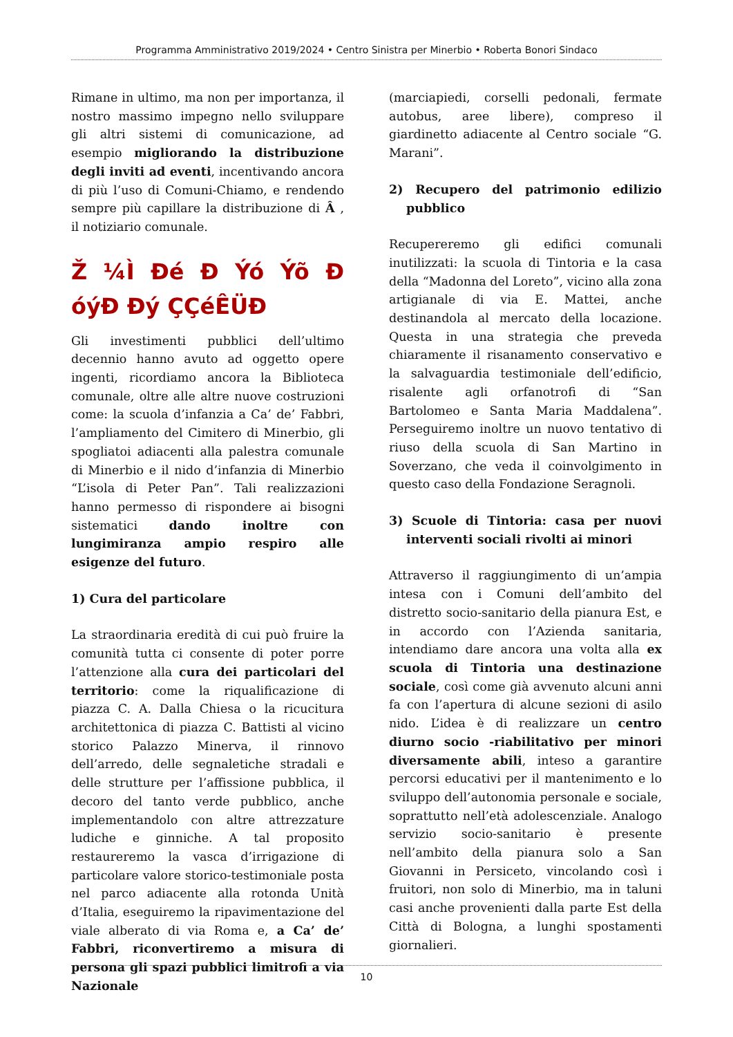Programma Amministrativo 2019/2024 • Centro Sinistra per Minerbio • Roberta Bonori Sindaco
Rimane in ultimo, ma non per importanza, il nostro massimo impegno nello sviluppare gli altri sistemi di comunicazione, ad esempio migliorando la distribuzione degli inviti ad eventi, incentivando ancora di più l’uso di Comuni-Chiamo, e rendendo sempre più capillare la distribuzione di Â , il notiziario comunale.
Ž ¼Ì Ðé Ð Ýó Ýõ Ð óýÐ Ðý ÇÇéÊÜÐ
Gli investimenti pubblici dell’ultimo decennio hanno avuto ad oggetto opere ingenti, ricordiamo ancora la Biblioteca comunale, oltre alle altre nuove costruzioni come: la scuola d’infanzia a Ca’ de’ Fabbri, l’ampliamento del Cimitero di Minerbio, gli spogliatoi adiacenti alla palestra comunale di Minerbio e il nido d’infanzia di Minerbio “L’isola di Peter Pan”. Tali realizzazioni hanno permesso di rispondere ai bisogni sistematici dando inoltre con lungimiranza ampio respiro alle esigenze del futuro.
1) Cura del particolare
La straordinaria eredità di cui può fruire la comunità tutta ci consente di poter porre l’attenzione alla cura dei particolari del territorio: come la riqualificazione di piazza C. A. Dalla Chiesa o la ricucitura architettonica di piazza C. Battisti al vicino storico Palazzo Minerva, il rinnovo dell’arredo, delle segnaletiche stradali e delle strutture per l’affissione pubblica, il decoro del tanto verde pubblico, anche implementandolo con altre attrezzature ludiche e ginniche. A tal proposito restaureremo la vasca d’irrigazione di particolare valore storico-testimoniale posta nel parco adiacente alla rotonda Unità d’Italia, eseguiremo la ripavimentazione del viale alberato di via Roma e, a Ca’ de’ Fabbri, riconvertiremo a misura di persona gli spazi pubblici limitrofi a via Nazionale
(marciapiedi, corselli pedonali, fermate autobus, aree libere), compreso il giardinetto adiacente al Centro sociale “G. Marani”.
2) Recupero del patrimonio edilizio pubblico
Recupereremo gli edifici comunali inutilizzati: la scuola di Tintoria e la casa della “Madonna del Loreto”, vicino alla zona artigianale di via E. Mattei, anche destinandola al mercato della locazione. Questa in una strategia che preveda chiaramente il risanamento conservativo e la salvaguardia testimoniale dell’edificio, risalente agli orfanotrofi di “San Bartolomeo e Santa Maria Maddalena”. Perseguiremo inoltre un nuovo tentativo di riuso della scuola di San Martino in Soverzano, che veda il coinvolgimento in questo caso della Fondazione Seragnoli.
3) Scuole di Tintoria: casa per nuovi interventi sociali rivolti ai minori
Attraverso il raggiungimento di un’ampia intesa con i Comuni dell’ambito del distretto socio-sanitario della pianura Est, e in accordo con l’Azienda sanitaria, intendiamo dare ancora una volta alla ex scuola di Tintoria una destinazione sociale, così come già avvenuto alcuni anni fa con l’apertura di alcune sezioni di asilo nido. L’idea è di realizzare un centro diurno socio -riabilitativo per minori diversamente abili, inteso a garantire percorsi educativi per il mantenimento e lo sviluppo dell’autonomia personale e sociale, soprattutto nell’età adolescenziale. Analogo servizio socio-sanitario è presente nell’ambito della pianura solo a San Giovanni in Persiceto, vincolando così i fruitori, non solo di Minerbio, ma in taluni casi anche provenienti dalla parte Est della Città di Bologna, a lunghi spostamenti giornalieri.
10